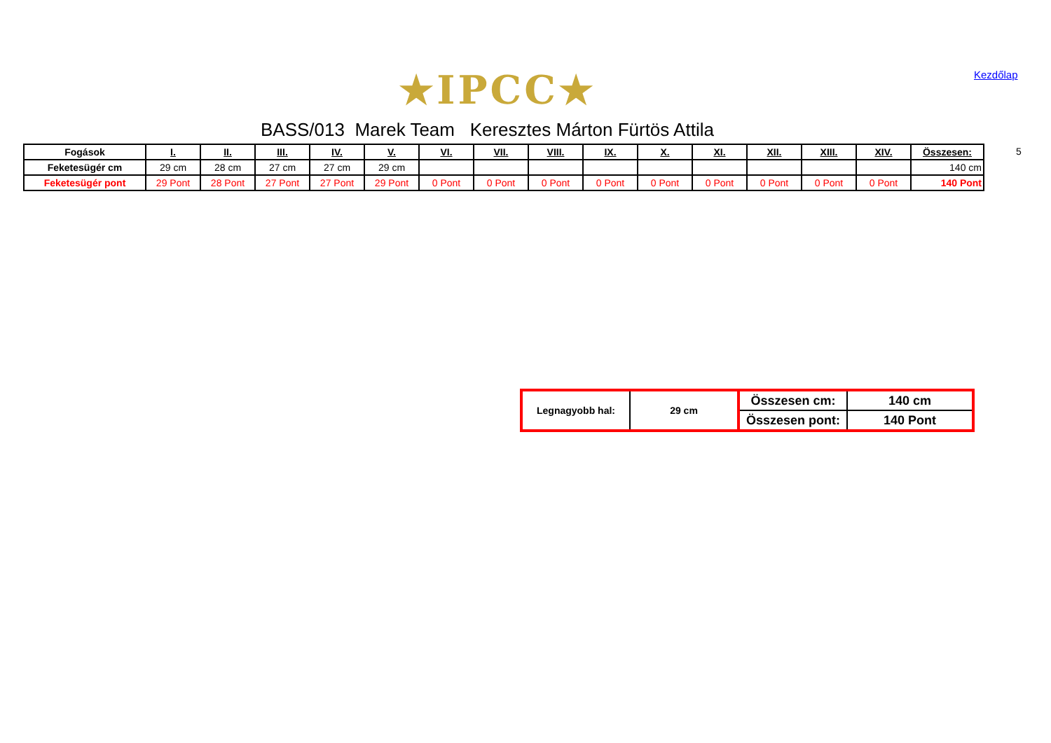★IPCC★ Kezdőlap
BASS/013 Marek Team Keresztes Márton Fürtös Attila
5
| Fogások | I. | II. | III. | IV. | V. | VI. | VII. | VIII. | IX. | X. | XI. | XII. | XIII. | XIV. | Összesen: |
| --- | --- | --- | --- | --- | --- | --- | --- | --- | --- | --- | --- | --- | --- | --- | --- |
| Feketesügér cm | 29 cm | 28 cm | 27 cm | 27 cm | 29 cm | | | | | | | | | | 140 cm |
| Feketesügér pont | 29 Pont | 28 Pont | 27 Pont | 27 Pont | 29 Pont | 0 Pont | 0 Pont | 0 Pont | 0 Pont | 0 Pont | 0 Pont | 0 Pont | 0 Pont | 0 Pont | 140 Pont |
| Legnagyobb hal: | 29 cm | Összesen cm: | 140 cm |
| | | Összesen pont: | 140 Pont |